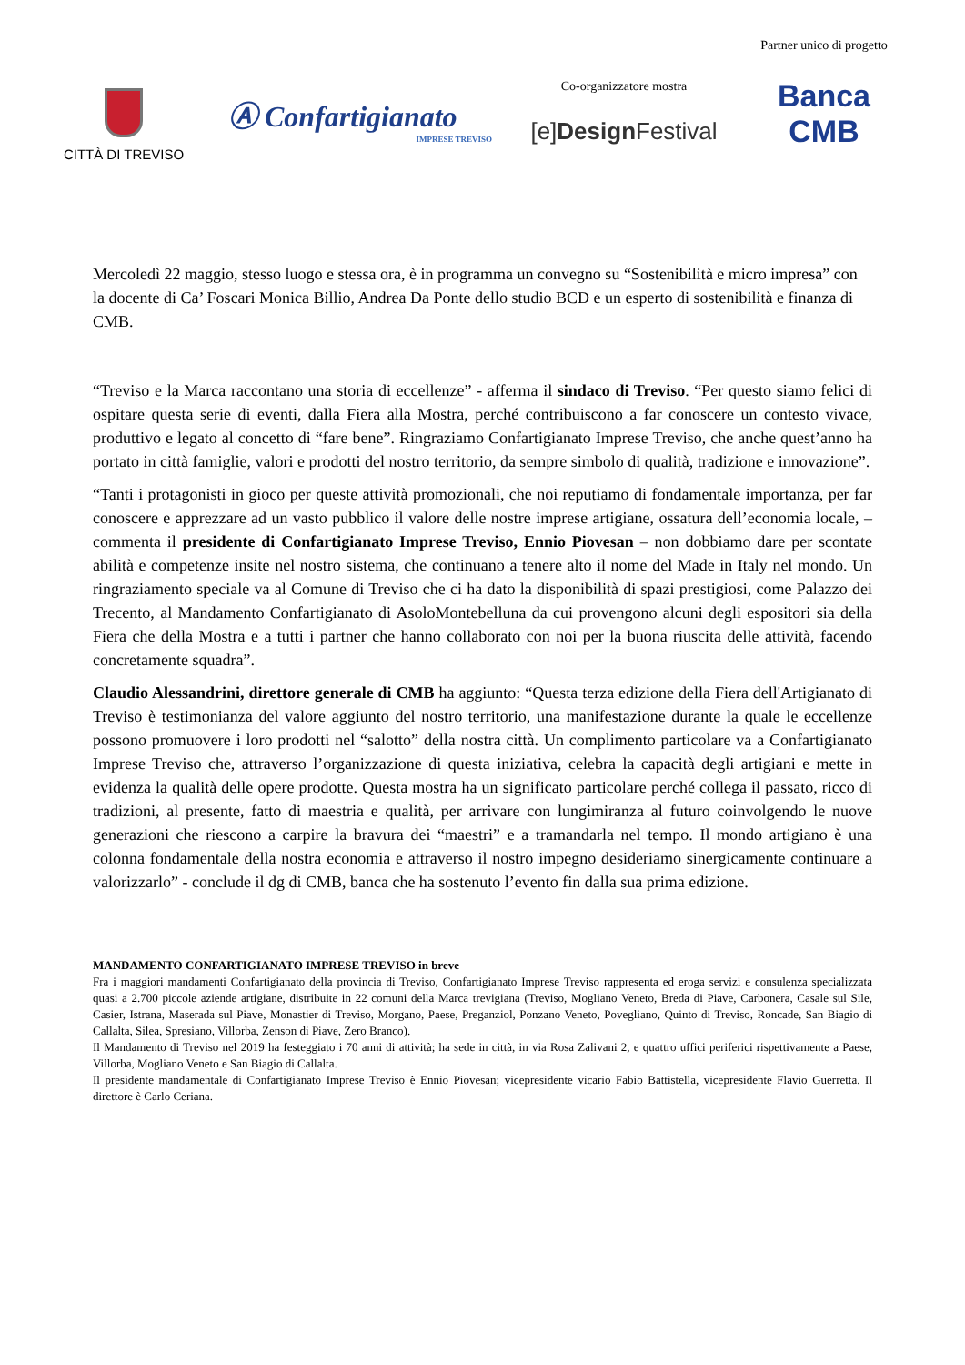CITTÀ DI TREVISO
Ⓐ Confartigianato
IMPRESE TREVISO
Co-organizzatore mostra
[e]Design Festival
Partner unico di progetto
Banca CMB
Mercoledì 22 maggio, stesso luogo e stessa ora, è in programma un convegno su “Sostenibilità e micro impresa” con la docente di Ca’ Foscari Monica Billio, Andrea Da Ponte dello studio BCD e un esperto di sostenibilità e finanza di CMB.
“Treviso e la Marca raccontano una storia di eccellenze” - afferma il sindaco di Treviso. “Per questo siamo felici di ospitare questa serie di eventi, dalla Fiera alla Mostra, perché contribuiscono a far conoscere un contesto vivace, produttivo e legato al concetto di “fare bene”. Ringraziamo Confartigianato Imprese Treviso, che anche quest’anno ha portato in città famiglie, valori e prodotti del nostro territorio, da sempre simbolo di qualità, tradizione e innovazione”.
“Tanti i protagonisti in gioco per queste attività promozionali, che noi reputiamo di fondamentale importanza, per far conoscere e apprezzare ad un vasto pubblico il valore delle nostre imprese artigiane, ossatura dell’economia locale, – commenta il presidente di Confartigianato Imprese Treviso, Ennio Piovesan – non dobbiamo dare per scontate abilità e competenze insite nel nostro sistema, che continuano a tenere alto il nome del Made in Italy nel mondo. Un ringraziamento speciale va al Comune di Treviso che ci ha dato la disponibilità di spazi prestigiosi, come Palazzo dei Trecento, al Mandamento Confartigianato di AsoloMontebelluna da cui provengono alcuni degli espositori sia della Fiera che della Mostra e a tutti i partner che hanno collaborato con noi per la buona riuscita delle attività, facendo concretamente squadra”.
Claudio Alessandrini, direttore generale di CMB ha aggiunto: “Questa terza edizione della Fiera dell'Artigianato di Treviso è testimonianza del valore aggiunto del nostro territorio, una manifestazione durante la quale le eccellenze possono promuovere i loro prodotti nel “salotto” della nostra città. Un complimento particolare va a Confartigianato Imprese Treviso che, attraverso l’organizzazione di questa iniziativa, celebra la capacità degli artigiani e mette in evidenza la qualità delle opere prodotte. Questa mostra ha un significato particolare perché collega il passato, ricco di tradizioni, al presente, fatto di maestria e qualità, per arrivare con lungimiranza al futuro coinvolgendo le nuove generazioni che riescono a carpire la bravura dei “maestri” e a tramandarla nel tempo. Il mondo artigiano è una colonna fondamentale della nostra economia e attraverso il nostro impegno desideriamo sinergicamente continuare a valorizzarlo” - conclude il dg di CMB, banca che ha sostenuto l’evento fin dalla sua prima edizione.
MANDAMENTO CONFARTIGIANATO IMPRESE TREVISO in breve
Fra i maggiori mandamenti Confartigianato della provincia di Treviso, Confartigianato Imprese Treviso rappresenta ed eroga servizi e consulenza specializzata quasi a 2.700 piccole aziende artigiane, distribuite in 22 comuni della Marca trevigiana (Treviso, Mogliano Veneto, Breda di Piave, Carbonera, Casale sul Sile, Casier, Istrana, Maserada sul Piave, Monastier di Treviso, Morgano, Paese, Preganziol, Ponzano Veneto, Povegliano, Quinto di Treviso, Roncade, San Biagio di Callalta, Silea, Spresiano, Villorba, Zenson di Piave, Zero Branco).
Il Mandamento di Treviso nel 2019 ha festeggiato i 70 anni di attività; ha sede in città, in via Rosa Zalivani 2, e quattro uffici periferici rispettivamente a Paese, Villorba, Mogliano Veneto e San Biagio di Callalta.
Il presidente mandamentale di Confartigianato Imprese Treviso è Ennio Piovesan; vicepresidente vicario Fabio Battistella, vicepresidente Flavio Guerretta. Il direttore è Carlo Ceriana.